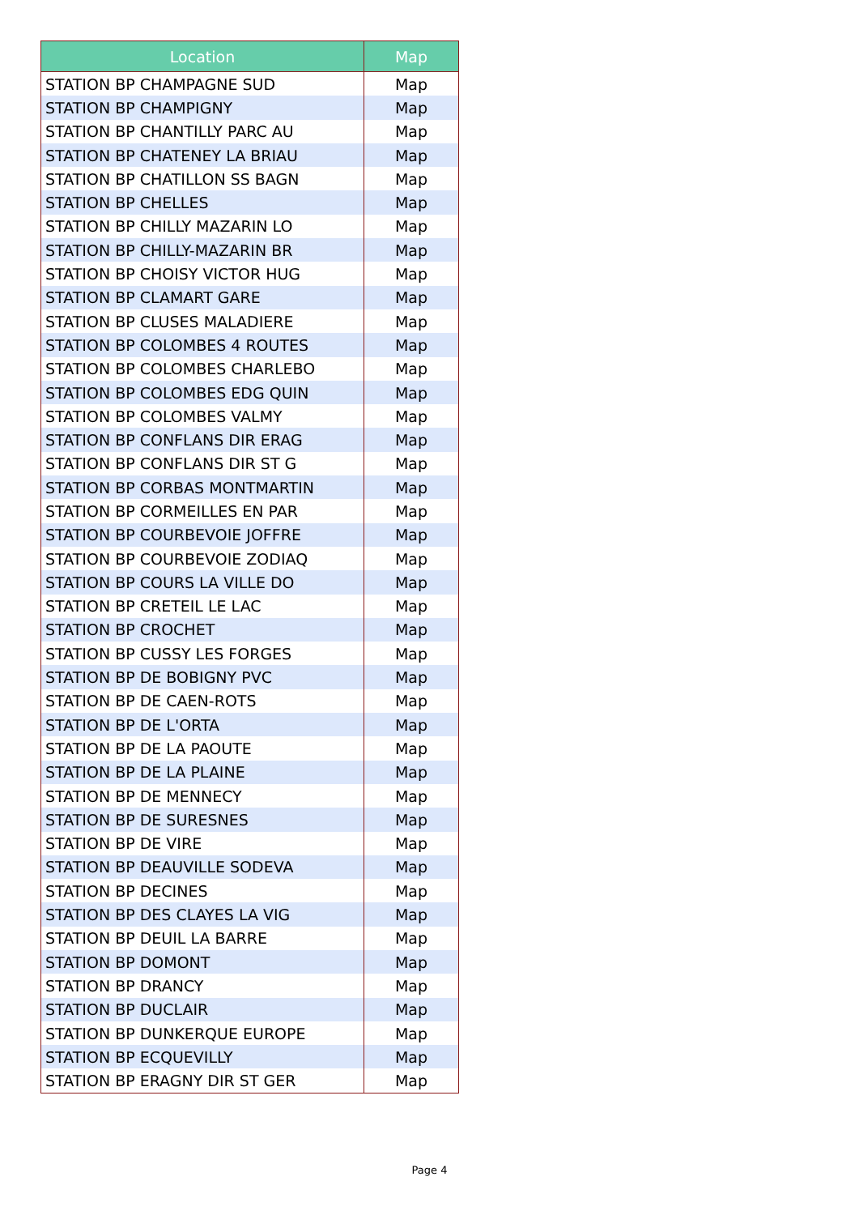| Location | Map |
| --- | --- |
| STATION BP CHAMPAGNE SUD | Map |
| STATION BP CHAMPIGNY | Map |
| STATION BP CHANTILLY PARC AU | Map |
| STATION BP CHATENEY LA BRIAU | Map |
| STATION BP CHATILLON SS BAGN | Map |
| STATION BP CHELLES | Map |
| STATION BP CHILLY MAZARIN LO | Map |
| STATION BP CHILLY-MAZARIN BR | Map |
| STATION BP CHOISY VICTOR HUG | Map |
| STATION BP CLAMART GARE | Map |
| STATION BP CLUSES MALADIERE | Map |
| STATION BP COLOMBES 4 ROUTES | Map |
| STATION BP COLOMBES CHARLEBO | Map |
| STATION BP COLOMBES EDG QUIN | Map |
| STATION BP COLOMBES VALMY | Map |
| STATION BP CONFLANS DIR ERAG | Map |
| STATION BP CONFLANS DIR ST G | Map |
| STATION BP CORBAS MONTMARTIN | Map |
| STATION BP CORMEILLES EN PAR | Map |
| STATION BP COURBEVOIE JOFFRE | Map |
| STATION BP COURBEVOIE ZODIAQ | Map |
| STATION BP COURS LA VILLE DO | Map |
| STATION BP CRETEIL LE LAC | Map |
| STATION BP CROCHET | Map |
| STATION BP CUSSY LES FORGES | Map |
| STATION BP DE BOBIGNY PVC | Map |
| STATION BP DE CAEN-ROTS | Map |
| STATION BP DE L'ORTA | Map |
| STATION BP DE LA PAOUTE | Map |
| STATION BP DE LA PLAINE | Map |
| STATION BP DE MENNECY | Map |
| STATION BP DE SURESNES | Map |
| STATION BP DE VIRE | Map |
| STATION BP DEAUVILLE SODEVA | Map |
| STATION BP DECINES | Map |
| STATION BP DES CLAYES LA VIG | Map |
| STATION BP DEUIL LA BARRE | Map |
| STATION BP DOMONT | Map |
| STATION BP DRANCY | Map |
| STATION BP DUCLAIR | Map |
| STATION BP DUNKERQUE EUROPE | Map |
| STATION BP ECQUEVILLY | Map |
| STATION BP ERAGNY DIR ST GER | Map |
Page 4